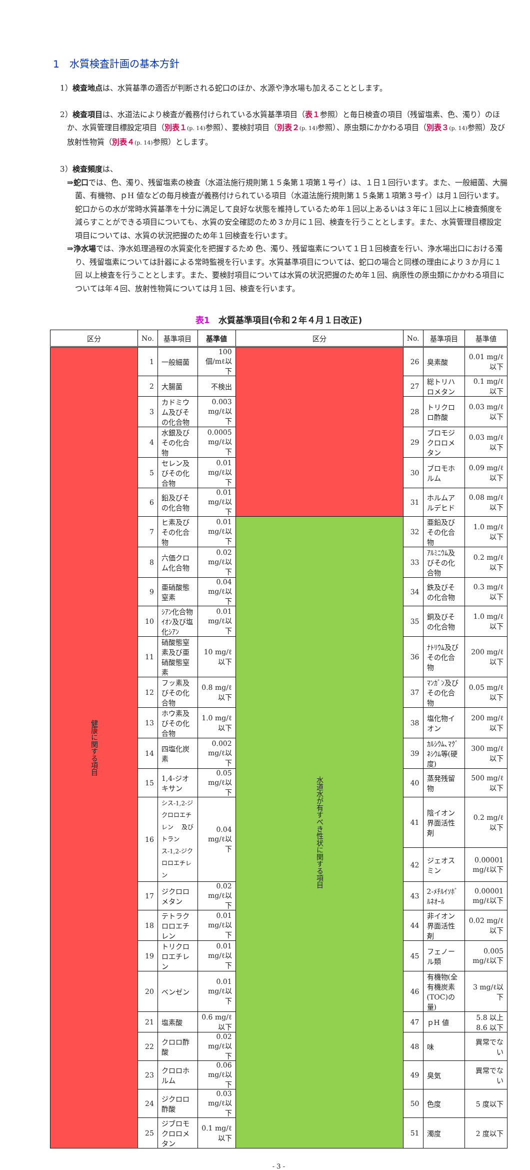1　水質検査計画の基本方針
1）検査地点は、水質基準の適否が判断される蛇口のほか、水源や浄水場も加えることとします。
2）検査項目は、水道法により検査が義務付けられている水質基準項目（表１参照）と毎日検査の項目（残留塩素、色、濁り）のほか、水質管理目標設定項目（別表１(p. 14) 参照）、要検討項目（別表２(p. 14) 参照）、原虫類にかかわる項目（別表３(p. 14) 参照）及び放射性物質（別表４(p. 14) 参照）とします。
3）検査頻度は、
⇒蛇口では、色、濁り、残留塩素の検査（水道法施行規則第１５条第１項第１号イ）は、１日１回行います。また、一般細菌、大腸菌、有機物、ｐH 値などの毎月検査が義務付けられている項目（水道法施行規則第１５条第１項第３号イ）は月１回行います。蛇口からの水が常時水質基準を十分に満足して良好な状態を維持しているため年１回以上あるいは３年に１回以上に検査頻度を減らすことができる項目についても、水質の安全確認のため３か月に１回、検査を行うこととします。また、水質管理目標設定項目については、水質の状況把握のため年１回検査を行います。
⇒浄水場では、浄水処理過程の水質変化を把握するため 色、濁り、残留塩素について１日１回検査を行い、浄水場出口における濁り、残留塩素については計器による常時監視を行います。水質基準項目については、蛇口の場合と同様の理由により３か月に１回 以上検査を行うこととします。また、要検討項目については水質の状況把握のため年１回、病原性の原虫類にかかわる項目については年４回、放射性物質については月１回、検査を行います。
表1　水質基準項目(令和２年４月１日改正)
| 区分 | No. | 基準項目 | 基準値 | 区分 | No. | 基準項目 | 基準値 |
| --- | --- | --- | --- | --- | --- | --- | --- |
| 健康に関する項目 | 1 | 一般細菌 | 100 個/mℓ以下 | | 26 | 臭素酸 | 0.01 mg/ℓ以下 |
| | 2 | 大腸菌 | 不検出 | | 27 | 総トリハロメタン | 0.1 mg/ℓ以下 |
| | 3 | カドミウム及びその化合物 | 0.003 mg/ℓ以下 | | 28 | トリクロロ酢酸 | 0.03 mg/ℓ以下 |
| | 4 | 水銀及びその化合物 | 0.0005 mg/ℓ以下 | | 29 | ブロモジクロロメタン | 0.03 mg/ℓ以下 |
| | 5 | セレン及びその化合物 | 0.01 mg/ℓ以下 | | 30 | ブロモホルム | 0.09 mg/ℓ以下 |
| | 6 | 鉛及びその化合物 | 0.01 mg/ℓ以下 | | 31 | ホルムアルデヒド | 0.08 mg/ℓ以下 |
| | 7 | ヒ素及びその化合物 | 0.01 mg/ℓ以下 | 水道水が有すべき性状に関する項目 | 32 | 亜鉛及びその化合物 | 1.0 mg/ℓ以下 |
| | 8 | 六価クロム化合物 | 0.02 mg/ℓ以下 | | 33 | ｱﾙﾐﾆｳﾑ及びその化合物 | 0.2 mg/ℓ以下 |
| | 9 | 亜硝酸態窒素 | 0.04 mg/ℓ以下 | | 34 | 鉄及びその化合物 | 0.3 mg/ℓ以下 |
| | 10 | ｼｱﾝ化合物ｲｵﾝ及び塩化ｼｱﾝ | 0.01 mg/ℓ以下 | | 35 | 銅及びその化合物 | 1.0 mg/ℓ以下 |
| | 11 | 硝酸態窒素及び亜硝酸態窒素 | 10 mg/ℓ以下 | | 36 | ﾅﾄﾘｳﾑ及びその化合物 | 200 mg/ℓ以下 |
| | 12 | フッ素及びその化合物 | 0.8 mg/ℓ以下 | | 37 | ﾏﾝｶﾞﾝ及びその化合物 | 0.05 mg/ℓ以下 |
| | 13 | ホウ素及びその化合物 | 1.0 mg/ℓ以下 | | 38 | 塩化物イオン | 200 mg/ℓ以下 |
| | 14 | 四塩化炭素 | 0.002 mg/ℓ以下 | | 39 | ｶﾙｼｳﾑ､ﾏｸﾞﾈｼｳﾑ等(硬度) | 300 mg/ℓ以下 |
| | 15 | 1,4-ジオキサン | 0.05 mg/ℓ以下 | | 40 | 蒸発残留物 | 500 mg/ℓ以下 |
| | 16 | シス-1,2-ジクロロエチレン 及び トランス-1,2-ジクロロエチレン | 0.04 mg/ℓ以下 | | 41 | 陰イオン界面活性剤 | 0.2 mg/ℓ以下 |
| | | | | | 42 | ジェオスミン | 0.00001 mg/ℓ以下 |
| | 17 | ジクロロメタン | 0.02 mg/ℓ以下 | | 43 | 2-ﾒﾁﾙｲｿﾎﾞﾙﾈｵｰﾙ | 0.00001 mg/ℓ以下 |
| | 18 | テトラクロロエチレン | 0.01 mg/ℓ以下 | | 44 | 非イオン界面活性剤 | 0.02 mg/ℓ以下 |
| | 19 | トリクロロエチレン | 0.01 mg/ℓ以下 | | 45 | フェノール類 | 0.005 mg/ℓ以下 |
| | 20 | ベンゼン | 0.01 mg/ℓ以下 | | 46 | 有機物(全有機炭素(TOC)の量) | 3 mg/ℓ以下 |
| | 21 | 塩素酸 | 0.6 mg/ℓ以下 | | 47 | ｐH 値 | 5.8 以上 8.6 以下 |
| | 22 | クロロ酢酸 | 0.02 mg/ℓ以下 | | 48 | 味 | 異常でない |
| | 23 | クロロホルム | 0.06 mg/ℓ以下 | | 49 | 臭気 | 異常でない |
| | 24 | ジクロロ酢酸 | 0.03 mg/ℓ以下 | | 50 | 色度 | 5 度以下 |
| | 25 | ジブロモクロロメタン | 0.1 mg/ℓ以下 | | 51 | 濁度 | 2 度以下 |
- 3 -